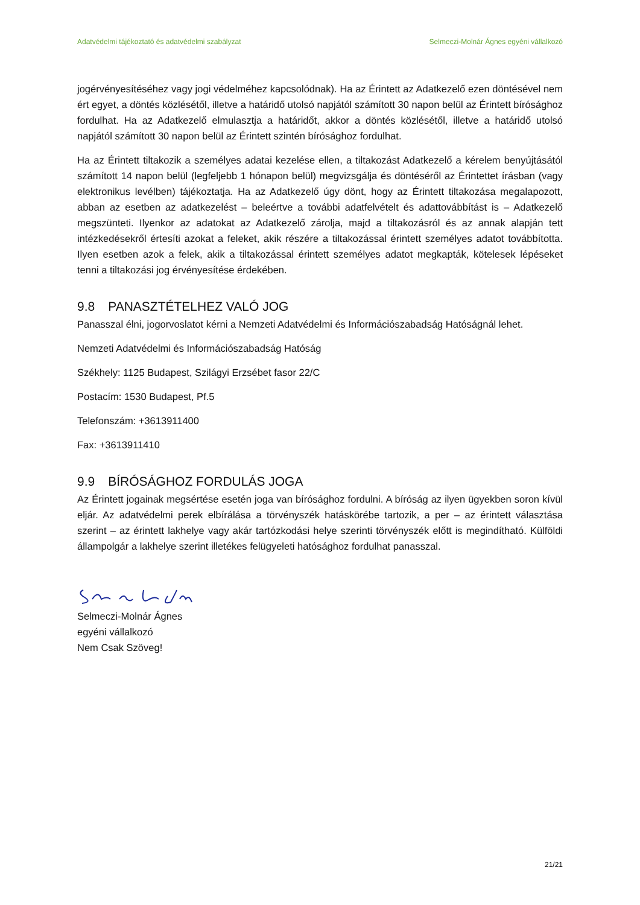Adatvédelmi tájékoztató és adatvédelmi szabályzat Selmeczi-Molnár Ágnes egyéni vállalkozó
jogérvényesítéséhez vagy jogi védelméhez kapcsolódnak). Ha az Érintett az Adatkezelő ezen döntésével nem ért egyet, a döntés közlésétől, illetve a határidő utolsó napjától számított 30 napon belül az Érintett bírósághoz fordulhat. Ha az Adatkezelő elmulasztja a határidőt, akkor a döntés közlésétől, illetve a határidő utolsó napjától számított 30 napon belül az Érintett szintén bírósághoz fordulhat.
Ha az Érintett tiltakozik a személyes adatai kezelése ellen, a tiltakozást Adatkezelő a kérelem benyújtásától számított 14 napon belül (legfeljebb 1 hónapon belül) megvizsgálja és döntéséről az Érintettet írásban (vagy elektronikus levélben) tájékoztatja. Ha az Adatkezelő úgy dönt, hogy az Érintett tiltakozása megalapozott, abban az esetben az adatkezelést – beleértve a további adatfelvételt és adattovábbítást is – Adatkezelő megszünteti. Ilyenkor az adatokat az Adatkezelő zárolja, majd a tiltakozásról és az annak alapján tett intézkedésekről értesíti azokat a feleket, akik részére a tiltakozással érintett személyes adatot továbbította. Ilyen esetben azok a felek, akik a tiltakozással érintett személyes adatot megkapták, kötelesek lépéseket tenni a tiltakozási jog érvényesítése érdekében.
9.8 PANASZTÉTELHEZ VALÓ JOG
Panasszal élni, jogorvoslatot kérni a Nemzeti Adatvédelmi és Információszabadság Hatóságnál lehet.
Nemzeti Adatvédelmi és Információszabadság Hatóság
Székhely: 1125 Budapest, Szilágyi Erzsébet fasor 22/C
Postacím: 1530 Budapest, Pf.5
Telefonszám: +3613911400
Fax: +3613911410
9.9 BÍRÓSÁGHOZ FORDULÁS JOGA
Az Érintett jogainak megsértése esetén joga van bírósághoz fordulni. A bíróság az ilyen ügyekben soron kívül eljár. Az adatvédelmi perek elbírálása a törvényszék hatáskörébe tartozik, a per – az érintett választása szerint – az érintett lakhelye vagy akár tartózkodási helye szerinti törvényszék előtt is megindítható. Külföldi állampolgár a lakhelye szerint illetékes felügyeleti hatósághoz fordulhat panasszal.
Selmeczi-Molnár Ágnes
egyéni vállalkozó
Nem Csak Szöveg!
21/21